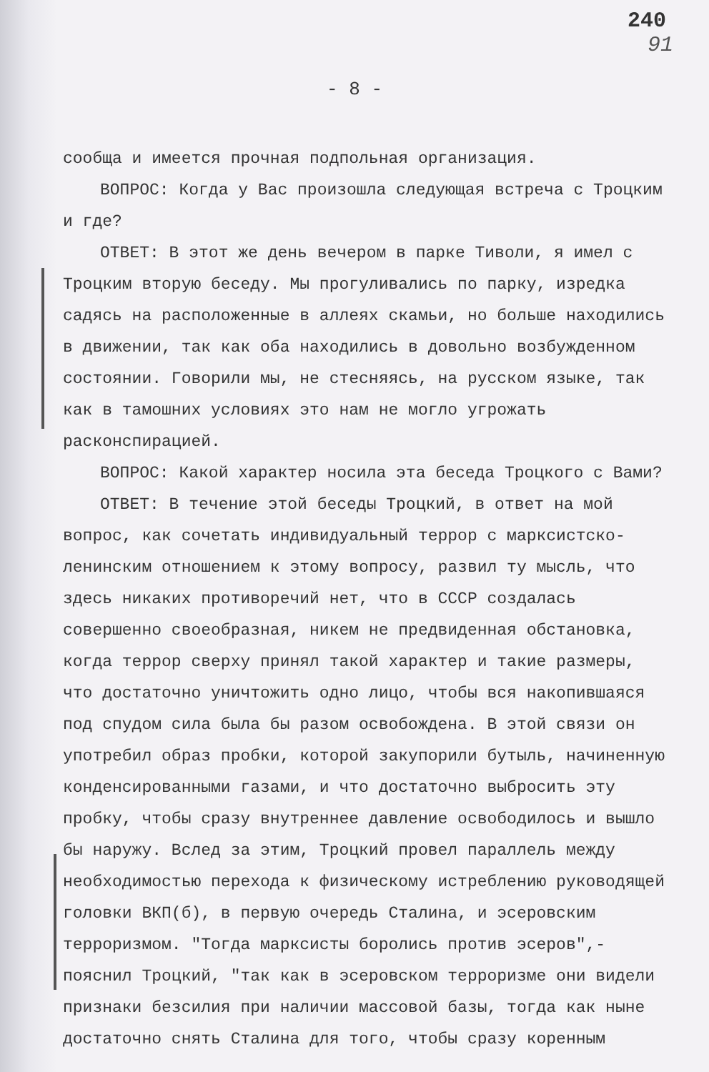240
91
- 8 -
сообща и имеется прочная подпольная организация.
ВОПРОС: Когда у Вас произошла следующая встреча с Троцким и где?
ОТВЕТ: В этот же день вечером в парке Тиволи, я имел с Троцким вторую беседу. Мы прогуливались по парку, изредка садясь на расположенные в аллеях скамьи, но больше находились в движении, так как оба находились в довольно возбужденном состоянии. Говорили мы, не стесняясь, на русском языке, так как в тамошних условиях это нам не могло угрожать расконспирацией.
ВОПРОС: Какой характер носила эта беседа Троцкого с Вами?
ОТВЕТ: В течение этой беседы Троцкий, в ответ на мой вопрос, как сочетать индивидуальный террор с марксистско-ленинским отношением к этому вопросу, развил ту мысль, что здесь никаких противоречий нет, что в СССР создалась совершенно своеобразная, никем не предвиденная обстановка, когда террор сверху принял такой характер и такие размеры, что достаточно уничтожить одно лицо, чтобы вся накопившаяся под спудом сила была бы разом освобождена. В этой связи он употребил образ пробки, которой закупорили бутыль, начиненную конденсированными газами, и что достаточно выбросить эту пробку, чтобы сразу внутреннее давление освободилось и вышло бы наружу. Вслед за этим, Троцкий провел параллель между необходимостью перехода к физическому истреблению руководящей головки ВКП(б), в первую очередь Сталина, и эсеровским терроризмом. "Тогда марксисты боролись против эсеров",- пояснил Троцкий, "так как в эсеровском терроризме они видели признаки безсилия при наличии массовой базы, тогда как ныне достаточно снять Сталина для того, чтобы сразу коренным